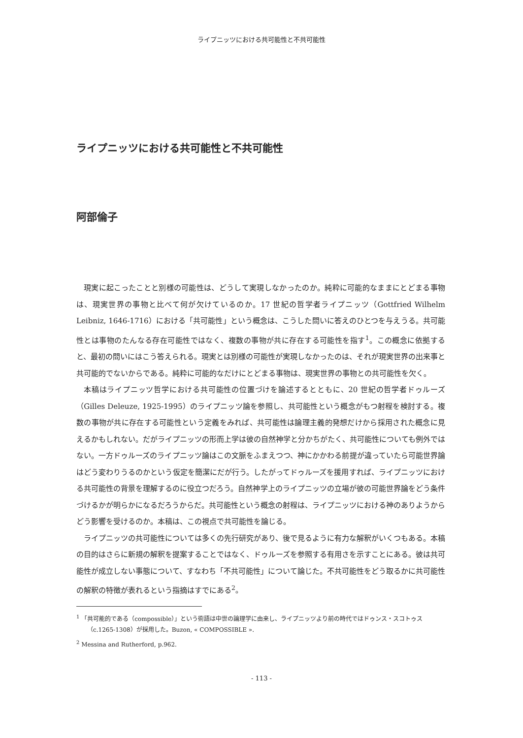ライプニッツにおける共可能性と不共可能性
ライプニッツにおける共可能性と不共可能性
阿部倫子
現実に起こったことと別様の可能性は、どうして実現しなかったのか。純粋に可能的なままにとどまる事物は、現実世界の事物と比べて何が欠けているのか。17 世紀の哲学者ライプニッツ（Gottfried Wilhelm Leibniz, 1646-1716）における「共可能性」という概念は、こうした問いに答えのひとつを与えうる。共可能性とは事物のたんなる存在可能性ではなく、複数の事物が共に存在する可能性を指す<sup>1</sup>。この概念に依拠すると、最初の問いにはこう答えられる。現実とは別様の可能性が実現しなかったのは、それが現実世界の出来事と共可能的でないからである。純粋に可能的なだけにとどまる事物は、現実世界の事物との共可能性を欠く。
本稿はライプニッツ哲学における共可能性の位置づけを論述するとともに、20 世紀の哲学者ドゥルーズ（Gilles Deleuze, 1925-1995）のライプニッツ論を参照し、共可能性という概念がもつ射程を検討する。複数の事物が共に存在する可能性という定義をみれば、共可能性は論理主義的発想だけから採用された概念に見えるかもしれない。だがライプニッツの形而上学は彼の自然神学と分かちがたく、共可能性についても例外ではない。一方ドゥルーズのライプニッツ論はこの文脈をふまえつつ、神にかかわる前提が違っていたら可能世界論はどう変わりうるのかという仮定を簡潔にだが行う。したがってドゥルーズを援用すれば、ライプニッツにおける共可能性の背景を理解するのに役立つだろう。自然神学上のライプニッツの立場が彼の可能世界論をどう条件づけるかが明らかになるだろうからだ。共可能性という概念の射程は、ライプニッツにおける神のありようからどう影響を受けるのか。本稿は、この視点で共可能性を論じる。
ライプニッツの共可能性については多くの先行研究があり、後で見るように有力な解釈がいくつもある。本稿の目的はさらに新規の解釈を提案することではなく、ドゥルーズを参照する有用さを示すことにある。彼は共可能性が成立しない事態について、すなわち「不共可能性」について論じた。不共可能性をどう取るかに共可能性の解釈の特徴が表れるという指摘はすでにある<sup>2</sup>。
<sup>1</sup> 「共可能的である（compossible）」という術語は中世の論理学に由来し、ライプニッツより前の時代ではドゥンス・スコトゥス（c.1265-1308）が採用した。Buzon, « COMPOSSIBLE ».
<sup>2</sup> Messina and Rutherford, p.962.
- 113 -